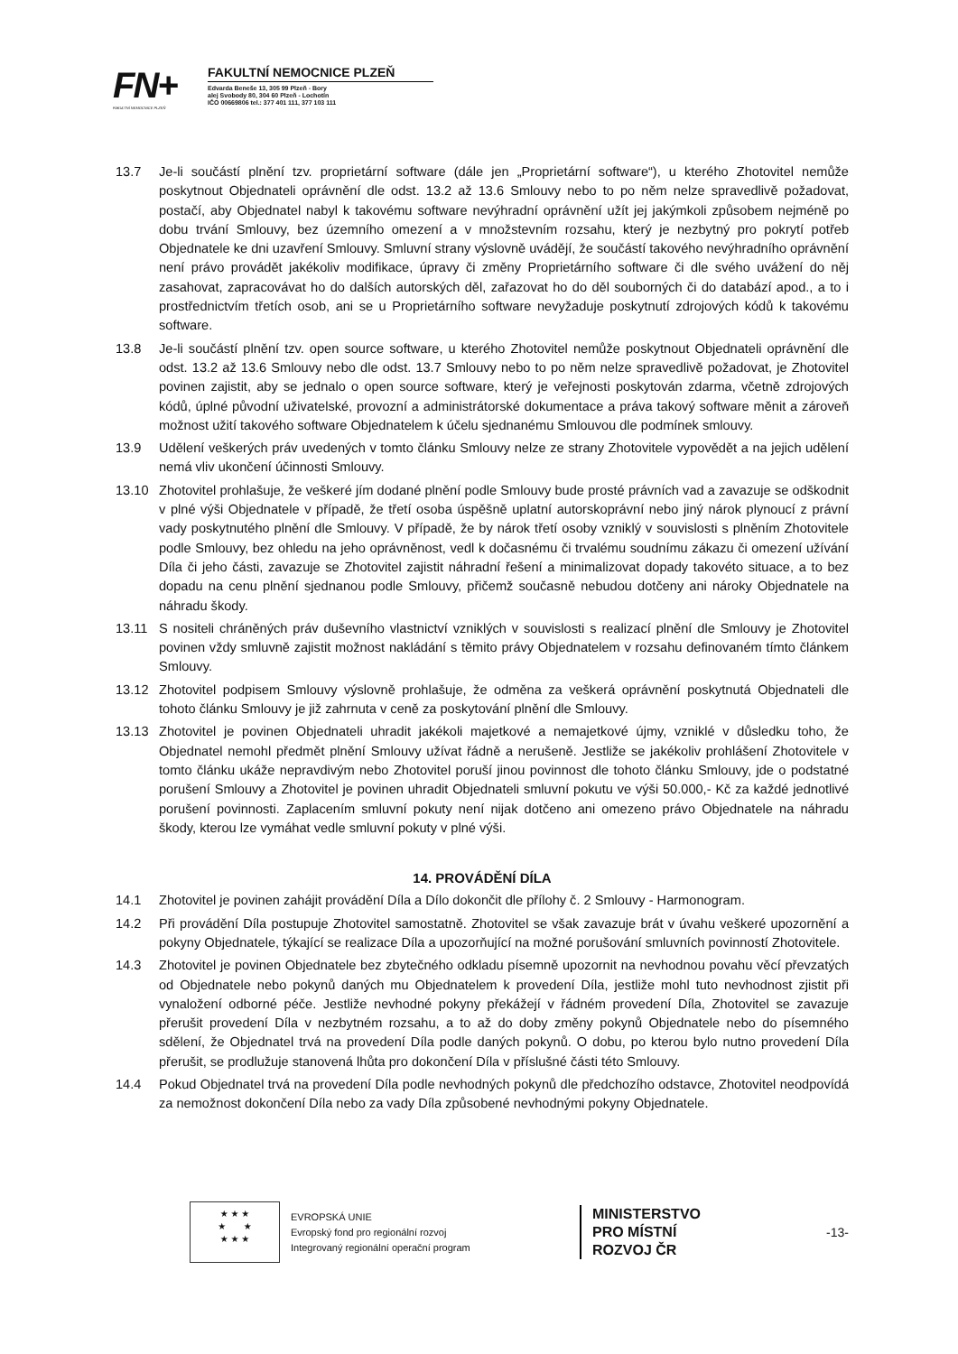FN+
FAKULTNÍ NEMOCNICE PLZEŇ
FAKULTNÍ NEMOCNICE PLZEŇ
Edvarda Beneše 13, 305 99 Plzeň - Bory
alej Svobody 80, 304 60 Plzeň - Lochotín
IČO 00669806 tel.: 377 401 111, 377 103 111
13.7 Je-li součástí plnění tzv. proprietární software (dále jen „Proprietární software“), u kterého Zhotovitel nemůže poskytnout Objednateli oprávnění dle odst. 13.2 až 13.6 Smlouvy nebo to po něm nelze spravedlivě požadovat, postačí, aby Objednatel nabyl k takovému software nevýhradní oprávnění užít jej jakýmkoli způsobem nejméně po dobu trvání Smlouvy, bez územního omezení a v množstevním rozsahu, který je nezbytný pro pokrytí potřeb Objednatele ke dni uzavření Smlouvy. Smluvní strany výslovně uvádějí, že součástí takového nevýhradního oprávnění není právo provádět jakékoliv modifikace, úpravy či změny Proprietárního software či dle svého uvážení do něj zasahovat, zapracovávat ho do dalších autorských děl, zařazovat ho do děl souborných či do databází apod., a to i prostřednictvím třetích osob, ani se u Proprietárního software nevyžaduje poskytnutí zdrojových kódů k takovému software.
13.8 Je-li součástí plnění tzv. open source software, u kterého Zhotovitel nemůže poskytnout Objednateli oprávnění dle odst. 13.2 až 13.6 Smlouvy nebo dle odst. 13.7 Smlouvy nebo to po něm nelze spravedlivě požadovat, je Zhotovitel povinen zajistit, aby se jednalo o open source software, který je veřejnosti poskytován zdarma, včetně zdrojových kódů, úplné původní uživatelské, provozní a administrátorské dokumentace a práva takový software měnit a zároveň možnost užití takového software Objednatelem k účelu sjednanému Smlouvou dle podmínek smlouvy.
13.9 Udělení veškerých práv uvedených v tomto článku Smlouvy nelze ze strany Zhotovitele vypovědět a na jejich udělení nemá vliv ukončení účinnosti Smlouvy.
13.10 Zhotovitel prohlašuje, že veškeré jím dodané plnění podle Smlouvy bude prosté právních vad a zavazuje se odškodnit v plné výši Objednatele v případě, že třetí osoba úspěšně uplatní autorskoprávní nebo jiný nárok plynoucí z právní vady poskytnutého plnění dle Smlouvy. V případě, že by nárok třetí osoby vzniklý v souvislosti s plněním Zhotovitele podle Smlouvy, bez ohledu na jeho oprávněnost, vedl k dočasnému či trvalému soudnímu zákazu či omezení užívání Díla či jeho části, zavazuje se Zhotovitel zajistit náhradní řešení a minimalizovat dopady takovéto situace, a to bez dopadu na cenu plnění sjednanou podle Smlouvy, přičemž současně nebudou dotčeny ani nároky Objednatele na náhradu škody.
13.11 S nositeli chráněných práv duševního vlastnictví vzniklých v souvislosti s realizací plnění dle Smlouvy je Zhotovitel povinen vždy smluvně zajistit možnost nakládání s těmito právy Objednatelem v rozsahu definovaném tímto článkem Smlouvy.
13.12 Zhotovitel podpisem Smlouvy výslovně prohlašuje, že odměna za veškerá oprávnění poskytnutá Objednateli dle tohoto článku Smlouvy je již zahrnuta v ceně za poskytování plnění dle Smlouvy.
13.13 Zhotovitel je povinen Objednateli uhradit jakékoli majetkové a nemajetkové újmy, vzniklé v důsledku toho, že Objednatel nemohl předmět plnění Smlouvy užívat řádně a nerušeně. Jestliže se jakékoliv prohlášení Zhotovitele v tomto článku ukáže nepravdivým nebo Zhotovitel poruší jinou povinnost dle tohoto článku Smlouvy, jde o podstatné porušení Smlouvy a Zhotovitel je povinen uhradit Objednateli smluvní pokutu ve výši 50.000,- Kč za každé jednotlivé porušení povinnosti. Zaplacením smluvní pokuty není nijak dotčeno ani omezeno právo Objednatele na náhradu škody, kterou lze vymáhat vedle smluvní pokuty v plné výši.
14. PROVÁDĚNÍ DÍLA
14.1 Zhotovitel je povinen zahájit provádění Díla a Dílo dokončit dle přílohy č. 2 Smlouvy - Harmonogram.
14.2 Při provádění Díla postupuje Zhotovitel samostatně. Zhotovitel se však zavazuje brát v úvahu veškeré upozornění a pokyny Objednatele, týkající se realizace Díla a upozorňující na možné porušování smluvních povinností Zhotovitele.
14.3 Zhotovitel je povinen Objednatele bez zbytečného odkladu písemně upozornit na nevhodnou povahu věcí převzatých od Objednatele nebo pokynů daných mu Objednatelem k provedení Díla, jestliže mohl tuto nevhodnost zjistit při vynaložení odborné péče. Jestliže nevhodné pokyny překážejí v řádném provedení Díla, Zhotovitel se zavazuje přerušit provedení Díla v nezbytném rozsahu, a to až do doby změny pokynů Objednatele nebo do písemného sdělení, že Objednatel trvá na provedení Díla podle daných pokynů. O dobu, po kterou bylo nutno provedení Díla přerušit, se prodlužuje stanovená lhůta pro dokončení Díla v příslušné části této Smlouvy.
14.4 Pokud Objednatel trvá na provedení Díla podle nevhodných pokynů dle předchozího odstavce, Zhotovitel neodpovídá za nemožnost dokončení Díla nebo za vady Díla způsobené nevhodnými pokyny Objednatele.
★ ★ ★
★ ★
★ ★ ★
EVROPSKÁ UNIE
Evropský fond pro regionální rozvoj
Integrovaný regionální operační program
MINISTERSTVO
PRO MÍSTNÍ
ROZVOJ ČR
-13-